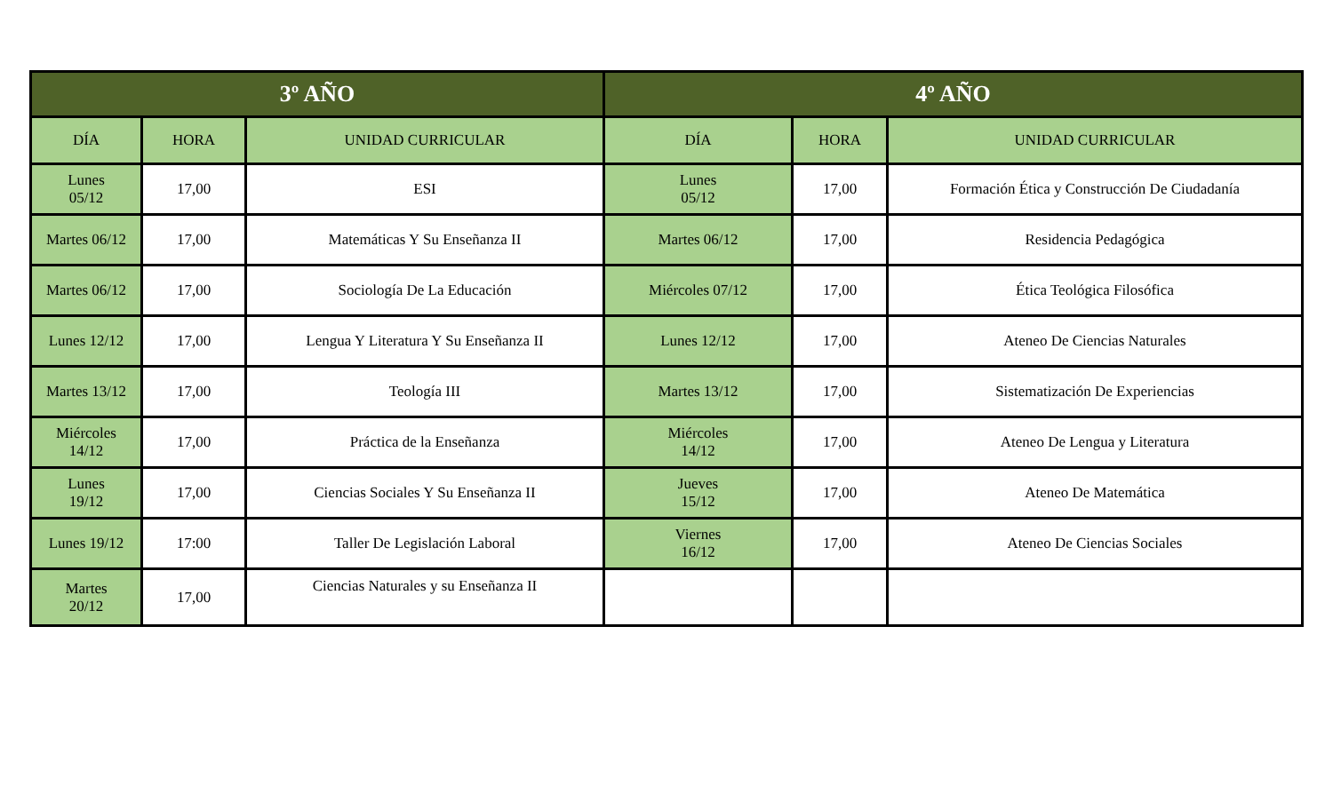| 3º AÑO | | | 4º AÑO | | |
| --- | --- | --- | --- | --- | --- |
| DÍA | HORA | UNIDAD CURRICULAR | DÍA | HORA | UNIDAD CURRICULAR |
| Lunes 05/12 | 17,00 | ESI | Lunes 05/12 | 17,00 | Formación Ética y Construcción De Ciudadanía |
| Martes 06/12 | 17,00 | Matemáticas Y Su Enseñanza II | Martes 06/12 | 17,00 | Residencia Pedagógica |
| Martes 06/12 | 17,00 | Sociología De La Educación | Miércoles 07/12 | 17,00 | Ética Teológica Filosófica |
| Lunes 12/12 | 17,00 | Lengua Y Literatura Y Su Enseñanza II | Lunes 12/12 | 17,00 | Ateneo De Ciencias Naturales |
| Martes 13/12 | 17,00 | Teología III | Martes 13/12 | 17,00 | Sistematización De Experiencias |
| Miércoles 14/12 | 17,00 | Práctica de la Enseñanza | Miércoles 14/12 | 17,00 | Ateneo De Lengua y Literatura |
| Lunes 19/12 | 17,00 | Ciencias Sociales Y Su Enseñanza II | Jueves 15/12 | 17,00 | Ateneo De Matemática |
| Lunes 19/12 | 17:00 | Taller De Legislación Laboral | Viernes 16/12 | 17,00 | Ateneo De Ciencias Sociales |
| Martes 20/12 | 17,00 | Ciencias Naturales y su Enseñanza II | | | |